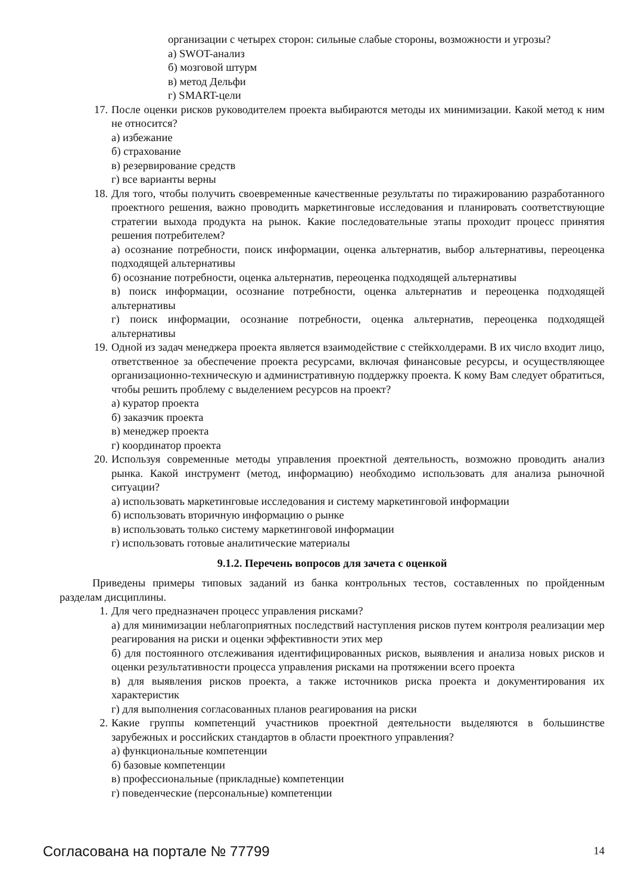организации с четырех сторон: сильные слабые стороны, возможности и угрозы?
а) SWOT-анализ
б) мозговой штурм
в) метод Дельфи
г) SMART-цели
17. После оценки рисков руководителем проекта выбираются методы их минимизации. Какой метод к ним не относится?
а) избежание
б) страхование
в) резервирование средств
г) все варианты верны
18. Для того, чтобы получить своевременные качественные результаты по тиражированию разработанного проектного решения, важно проводить маркетинговые исследования и планировать соответствующие стратегии выхода продукта на рынок. Какие последовательные этапы проходит процесс принятия решения потребителем?
а) осознание потребности, поиск информации, оценка альтернатив, выбор альтернативы, переоценка подходящей альтернативы
б) осознание потребности, оценка альтернатив, переоценка подходящей альтернативы
в) поиск информации, осознание потребности, оценка альтернатив и переоценка подходящей альтернативы
г) поиск информации, осознание потребности, оценка альтернатив, переоценка подходящей альтернативы
19. Одной из задач менеджера проекта является взаимодействие с стейкхолдерами. В их число входит лицо, ответственное за обеспечение проекта ресурсами, включая финансовые ресурсы, и осуществляющее организационно-техническую и административную поддержку проекта. К кому Вам следует обратиться, чтобы решить проблему с выделением ресурсов на проект?
а) куратор проекта
б) заказчик проекта
в) менеджер проекта
г) координатор проекта
20. Используя современные методы управления проектной деятельность, возможно проводить анализ рынка. Какой инструмент (метод, информацию) необходимо использовать для анализа рыночной ситуации?
а) использовать маркетинговые исследования и систему маркетинговой информации
б) использовать вторичную информацию о рынке
в) использовать только систему маркетинговой информации
г) использовать готовые аналитические материалы
9.1.2. Перечень вопросов для зачета с оценкой
Приведены примеры типовых заданий из банка контрольных тестов, составленных по пройденным разделам дисциплины.
1. Для чего предназначен процесс управления рисками?
а) для минимизации неблагоприятных последствий наступления рисков путем контроля реализации мер реагирования на риски и оценки эффективности этих мер
б) для постоянного отслеживания идентифицированных рисков, выявления и анализа новых рисков и оценки результативности процесса управления рисками на протяжении всего проекта
в) для выявления рисков проекта, а также источников риска проекта и документирования их характеристик
г) для выполнения согласованных планов реагирования на риски
2. Какие группы компетенций участников проектной деятельности выделяются в большинстве зарубежных и российских стандартов в области проектного управления?
а) функциональные компетенции
б) базовые компетенции
в) профессиональные (прикладные) компетенции
г) поведенческие (персональные) компетенции
Согласована на портале № 77799 14